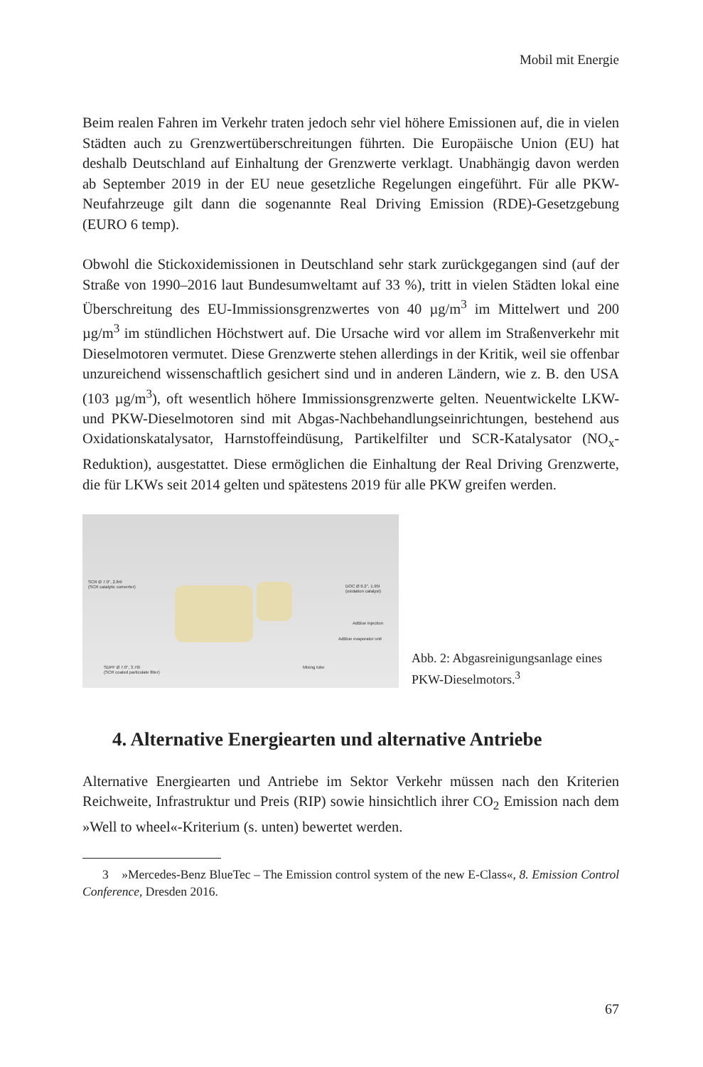Mobil mit Energie
Beim realen Fahren im Verkehr traten jedoch sehr viel höhere Emissionen auf, die in vielen Städten auch zu Grenzwertüberschreitungen führten. Die Europäische Union (EU) hat deshalb Deutschland auf Einhaltung der Grenzwerte verklagt. Unabhängig davon werden ab September 2019 in der EU neue gesetzliche Regelungen eingeführt. Für alle PKW-Neufahrzeuge gilt dann die sogenannte Real Driving Emission (RDE)-Gesetzgebung (EURO 6 temp).
Obwohl die Stickoxidemissionen in Deutschland sehr stark zurückgegangen sind (auf der Straße von 1990–2016 laut Bundesumweltamt auf 33 %), tritt in vielen Städten lokal eine Überschreitung des EU-Immissionsgrenzwertes von 40 µg/m<sup>3</sup> im Mittelwert und 200 µg/m<sup>3</sup> im stündlichen Höchstwert auf. Die Ursache wird vor allem im Straßenverkehr mit Dieselmotoren vermutet. Diese Grenzwerte stehen allerdings in der Kritik, weil sie offenbar unzureichend wissenschaftlich gesichert sind und in anderen Ländern, wie z. B. den USA (103 µg/m<sup>3</sup>), oft wesentlich höhere Immissionsgrenzwerte gelten. Neuentwickelte LKW- und PKW-Dieselmotoren sind mit Abgas-Nachbehandlungseinrichtungen, bestehend aus Oxidationskatalysator, Harnstoffeindüsung, Partikelfilter und SCR-Katalysator (NO<sub>x</sub>-Reduktion), ausgestattet. Diese ermöglichen die Einhaltung der Real Driving Grenzwerte, die für LKWs seit 2014 gelten und spätestens 2019 für alle PKW greifen werden.
SCR Ø 7.0", 2.84l
(SCR catalytic converter) DOC Ø 6.2", 1.95l
(oxidation catalyst)
AdBlue injection
AdBlue evaporator unit
SDPF Ø 7.0", 3.76l
(SCR coated particulate filter)
Mixing tube
Abb. 2: Abgasreinigungsanlage eines PKW-Dieselmotors.<sup>3</sup>
4. Alternative Energiearten und alternative Antriebe
Alternative Energiearten und Antriebe im Sektor Verkehr müssen nach den Kriterien Reichweite, Infrastruktur und Preis (RIP) sowie hinsichtlich ihrer CO<sub>2</sub> Emission nach dem »Well to wheel«-Kriterium (s. unten) bewertet werden.
3 »Mercedes-Benz BlueTec – The Emission control system of the new E-Class«, 8. Emission Control Conference, Dresden 2016.
67